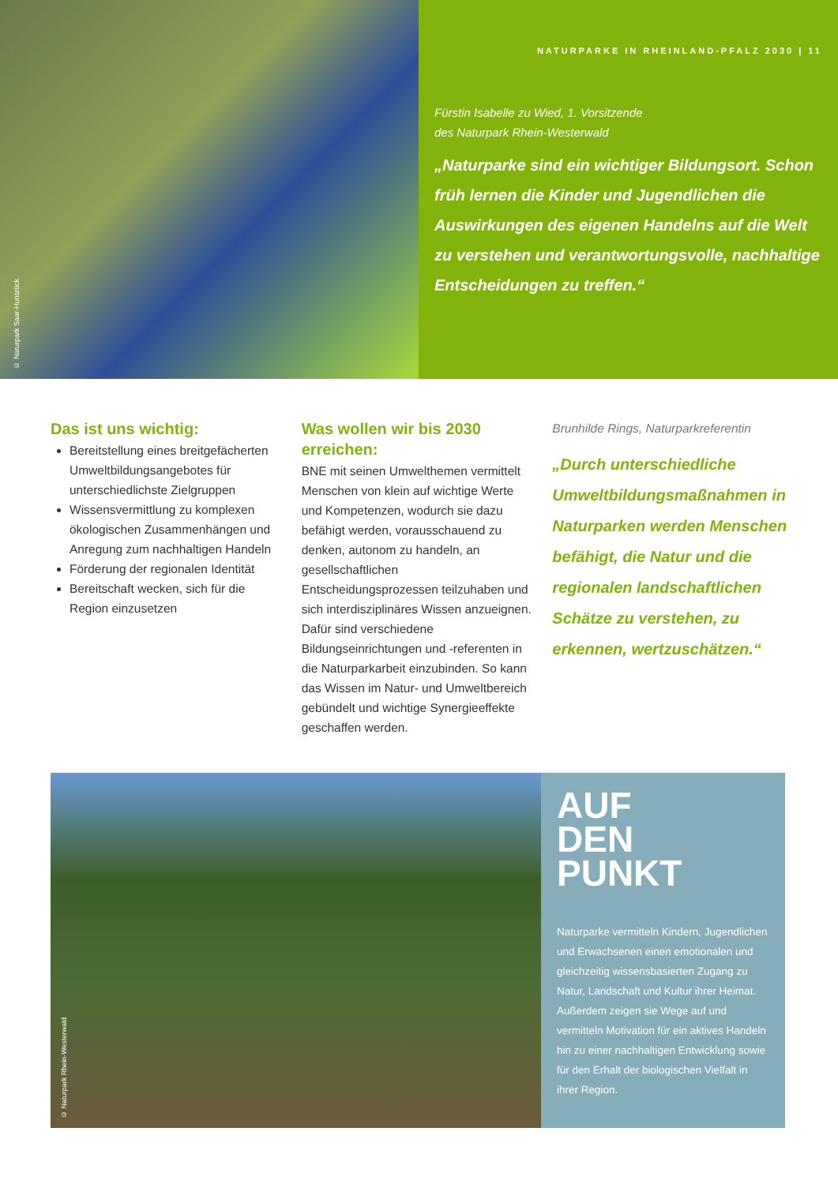© Naturpark Saar-Hunsrück
NATURPARKE IN RHEINLAND-PFALZ 2030 | 11
Fürstin Isabelle zu Wied, 1. Vorsitzende
des Naturpark Rhein-Westerwald
„Naturparke sind ein wichtiger Bildungsort. Schon früh lernen die Kinder und Jugendlichen die Auswirkungen des eigenen Handelns auf die Welt zu verstehen und verantwortungsvolle, nachhaltige Entscheidungen zu treffen.“
Das ist uns wichtig:
Bereitstellung eines breitgefächerten Umweltbildungsangebotes für unterschiedlichste Zielgruppen
Wissensvermittlung zu komplexen ökologischen Zusammenhängen und Anregung zum nachhaltigen Handeln
Förderung der regionalen Identität
Bereitschaft wecken, sich für die Region einzusetzen
Was wollen wir bis 2030 erreichen:
BNE mit seinen Umwelthemen vermittelt Menschen von klein auf wichtige Werte und Kompetenzen, wodurch sie dazu befähigt werden, vorausschauend zu denken, autonom zu handeln, an gesellschaftlichen Entscheidungsprozessen teilzuhaben und sich interdisziplinäres Wissen anzueignen. Dafür sind verschiedene Bildungseinrichtungen und -referenten in die Naturparkarbeit einzubinden. So kann das Wissen im Natur- und Umweltbereich gebündelt und wichtige Synergieeffekte geschaffen werden.
Brunhilde Rings, Naturparkreferentin
„Durch unterschiedliche Umweltbildungsmaßnahmen in Naturparken werden Menschen befähigt, die Natur und die regionalen landschaftlichen Schätze zu verstehen, zu erkennen, wertzuschätzen.“
© Naturpark Rhein-Westerwald
AUF
DEN
PUNKT
Naturparke vermitteln Kindern, Jugendlichen und Erwachsenen einen emotionalen und gleichzeitig wissensbasierten Zugang zu Natur, Landschaft und Kultur ihrer Heimat. Außerdem zeigen sie Wege auf und vermitteln Motivation für ein aktives Handeln hin zu einer nachhaltigen Entwicklung sowie für den Erhalt der biologischen Vielfalt in ihrer Region.